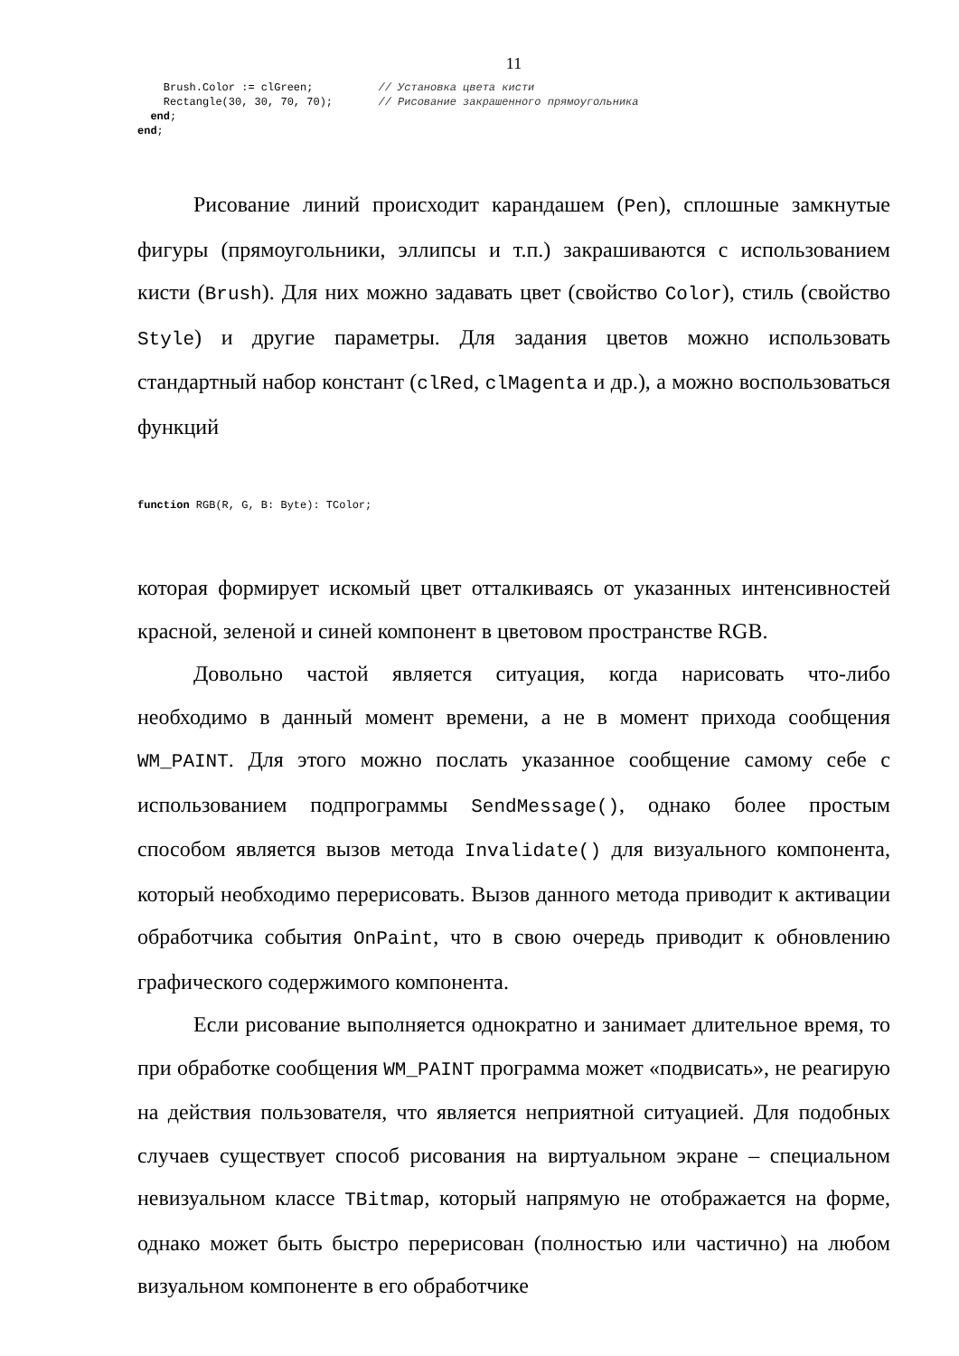11
    Brush.Color := clGreen;          // Установка цвета кисти
    Rectangle(30, 30, 70, 70);       // Рисование закрашенного прямоугольника
  end;
end;
Рисование линий происходит карандашем (Pen), сплошные замкнутые фигуры (прямоугольники, эллипсы и т.п.) закрашиваются с использованием кисти (Brush). Для них можно задавать цвет (свойство Color), стиль (свойство Style) и другие параметры. Для задания цветов можно использовать стандартный набор констант (clRed, clMagenta и др.), а можно воспользоваться функций
function RGB(R, G, B: Byte): TColor;
которая формирует искомый цвет отталкиваясь от указанных интенсивностей красной, зеленой и синей компонент в цветовом пространстве RGB.
Довольно частой является ситуация, когда нарисовать что-либо необходимо в данный момент времени, а не в момент прихода сообщения WM_PAINT. Для этого можно послать указанное сообщение самому себе с использованием подпрограммы SendMessage(), однако более простым способом является вызов метода Invalidate() для визуального компонента, который необходимо перерисовать. Вызов данного метода приводит к активации обработчика события OnPaint, что в свою очередь приводит к обновлению графического содержимого компонента.
Если рисование выполняется однократно и занимает длительное время, то при обработке сообщения WM_PAINT программа может «подвисать», не реагирую на действия пользователя, что является неприятной ситуацией. Для подобных случаев существует способ рисования на виртуальном экране – специальном невизуальном классе TBitmap, который напрямую не отображается на форме, однако может быть быстро перерисован (полностью или частично) на любом визуальном компоненте в его обработчике